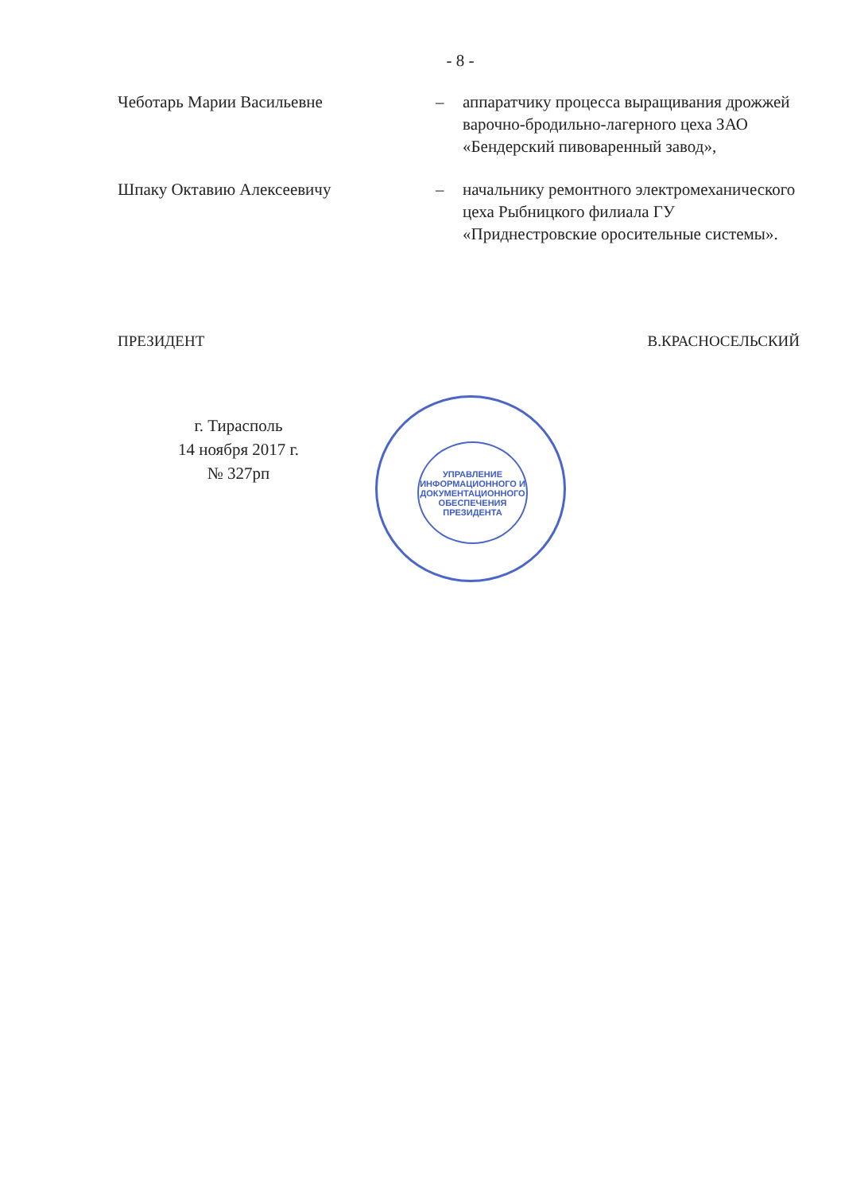- 8 -
Чеботарь Марии Васильевне – аппаратчику процесса выращивания дрожжей варочно-бродильно-лагерного цеха ЗАО «Бендерский пивоваренный завод»,
Шпаку Октавию Алексеевичу – начальнику ремонтного электромеханического цеха Рыбницкого филиала ГУ «Приднестровские оросительные системы».
ПРЕЗИДЕНТ В.КРАСНОСЕЛЬСКИЙ
г. Тирасполь
14 ноября 2017 г.
№ 327рп
УПРАВЛЕНИЕ ИНФОРМАЦИОННОГО И ДОКУМЕНТАЦИОННОГО ОБЕСПЕЧЕНИЯ ПРЕЗИДЕНТА